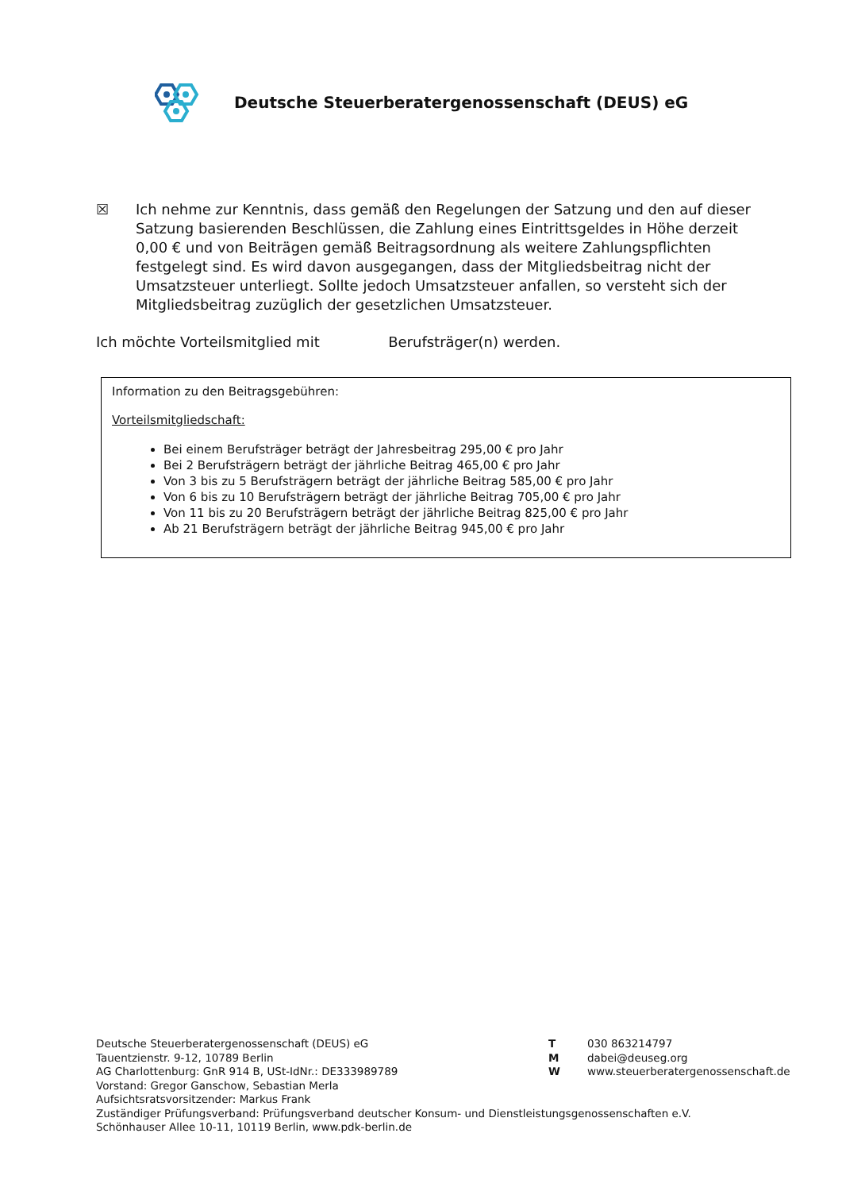Deutsche Steuerberatergenossenschaft (DEUS) eG
☒ Ich nehme zur Kenntnis, dass gemäß den Regelungen der Satzung und den auf dieser Satzung basierenden Beschlüssen, die Zahlung eines Eintrittsgeldes in Höhe derzeit 0,00 € und von Beiträgen gemäß Beitragsordnung als weitere Zahlungspflichten festgelegt sind. Es wird davon ausgegangen, dass der Mitgliedsbeitrag nicht der Umsatzsteuer unterliegt. Sollte jedoch Umsatzsteuer anfallen, so versteht sich der Mitgliedsbeitrag zuzüglich der gesetzlichen Umsatzsteuer.
Ich möchte Vorteilsmitglied mit Berufsträger(n) werden.
Information zu den Beitragsgebühren:
Vorteilsmitgliedschaft:
Bei einem Berufsträger beträgt der Jahresbeitrag 295,00 € pro Jahr
Bei 2 Berufsträgern beträgt der jährliche Beitrag 465,00 € pro Jahr
Von 3 bis zu 5 Berufsträgern beträgt der jährliche Beitrag 585,00 € pro Jahr
Von 6 bis zu 10 Berufsträgern beträgt der jährliche Beitrag 705,00 € pro Jahr
Von 11 bis zu 20 Berufsträgern beträgt der jährliche Beitrag 825,00 € pro Jahr
Ab 21 Berufsträgern beträgt der jährliche Beitrag 945,00 € pro Jahr
Deutsche Steuerberatergenossenschaft (DEUS) eG
Tauentzienstr. 9-12, 10789 Berlin
AG Charlottenburg: GnR 914 B, USt-IdNr.: DE333989789
Vorstand: Gregor Ganschow, Sebastian Merla
Aufsichtsratsvorsitzender: Markus Frank
Zuständiger Prüfungsverband: Prüfungsverband deutscher Konsum- und Dienstleistungsgenossenschaften e.V.
Schönhauser Allee 10-11, 10119 Berlin, www.pdk-berlin.de
| T | 030 863214797 |
| M | dabei@deuseg.org |
| W | www.steuerberatergenossenschaft.de |